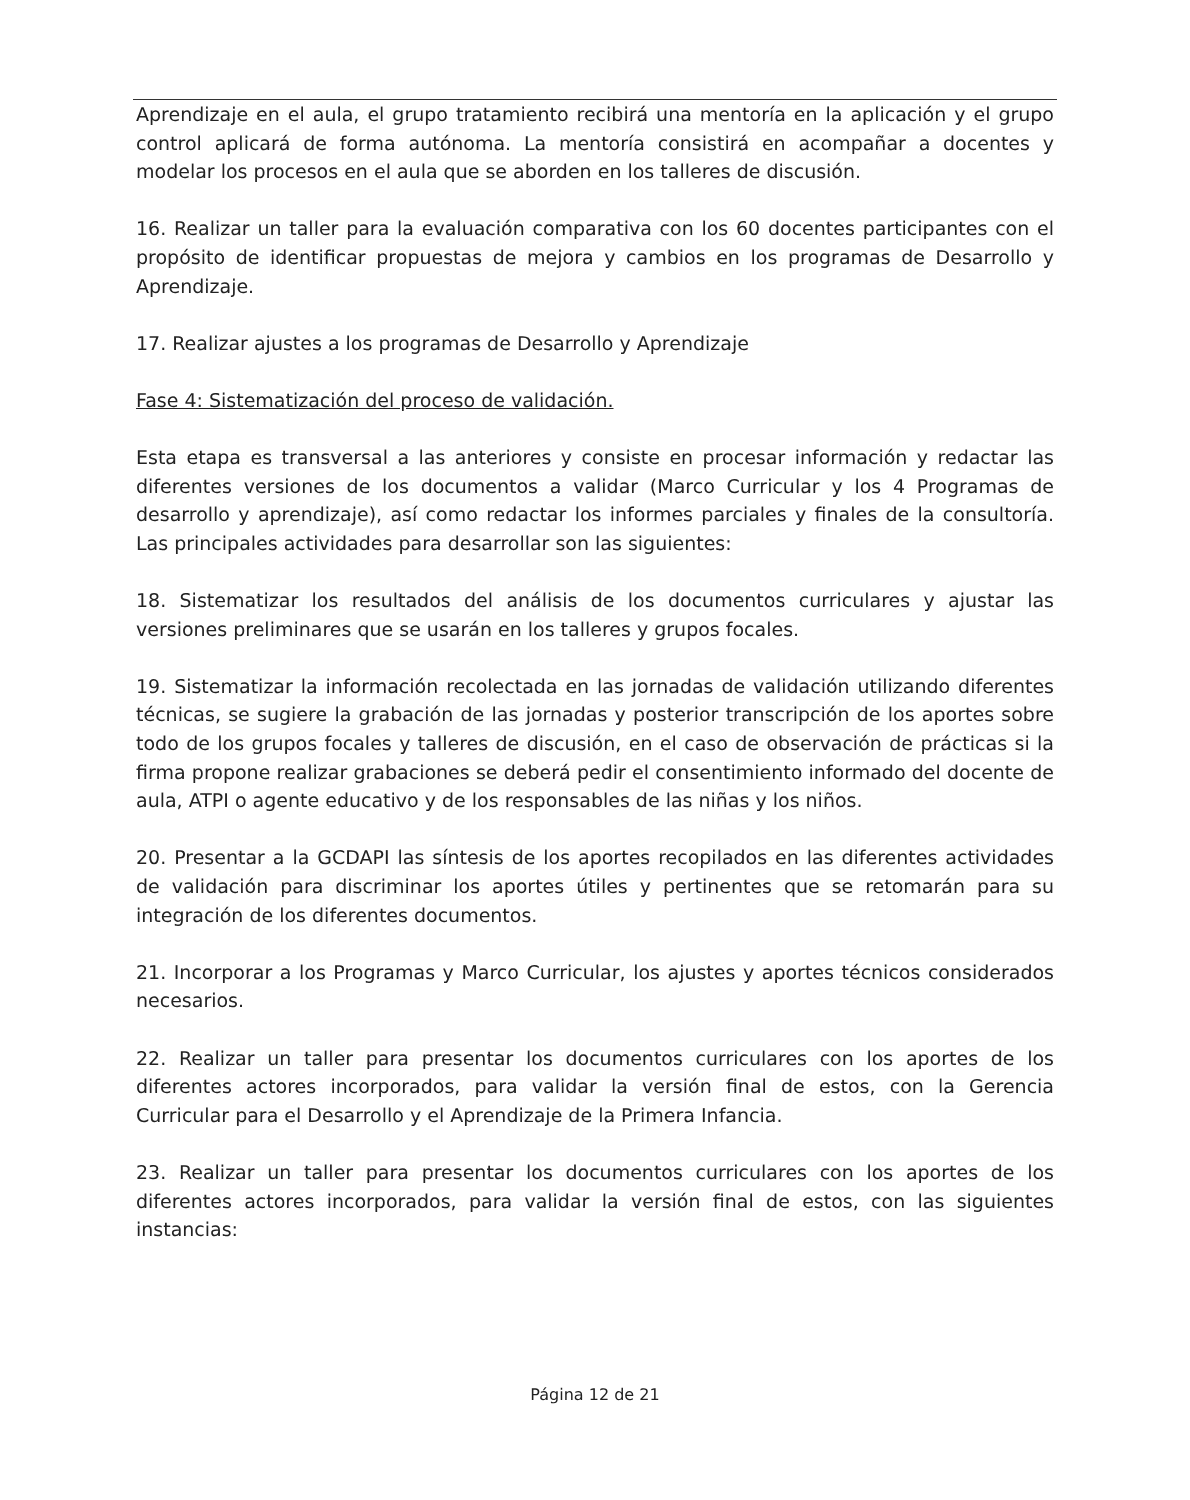Aprendizaje en el aula, el grupo tratamiento recibirá una mentoría en la aplicación y el grupo control aplicará de forma autónoma. La mentoría consistirá en acompañar a docentes y modelar los procesos en el aula que se aborden en los talleres de discusión.
16. Realizar un taller para la evaluación comparativa con los 60 docentes participantes con el propósito de identificar propuestas de mejora y cambios en los programas de Desarrollo y Aprendizaje.
17. Realizar ajustes a los programas de Desarrollo y Aprendizaje
Fase 4: Sistematización del proceso de validación.
Esta etapa es transversal a las anteriores y consiste en procesar información y redactar las diferentes versiones de los documentos a validar (Marco Curricular y los 4 Programas de desarrollo y aprendizaje), así como redactar los informes parciales y finales de la consultoría. Las principales actividades para desarrollar son las siguientes:
18. Sistematizar los resultados del análisis de los documentos curriculares y ajustar las versiones preliminares que se usarán en los talleres y grupos focales.
19. Sistematizar la información recolectada en las jornadas de validación utilizando diferentes técnicas, se sugiere la grabación de las jornadas y posterior transcripción de los aportes sobre todo de los grupos focales y talleres de discusión, en el caso de observación de prácticas si la firma propone realizar grabaciones se deberá pedir el consentimiento informado del docente de aula, ATPI o agente educativo y de los responsables de las niñas y los niños.
20. Presentar a la GCDAPI las síntesis de los aportes recopilados en las diferentes actividades de validación para discriminar los aportes útiles y pertinentes que se retomarán para su integración de los diferentes documentos.
21. Incorporar a los Programas y Marco Curricular, los ajustes y aportes técnicos considerados necesarios.
22. Realizar un taller para presentar los documentos curriculares con los aportes de los diferentes actores incorporados, para validar la versión final de estos, con la Gerencia Curricular para el Desarrollo y el Aprendizaje de la Primera Infancia.
23. Realizar un taller para presentar los documentos curriculares con los aportes de los diferentes actores incorporados, para validar la versión final de estos, con las siguientes instancias:
Página 12 de 21